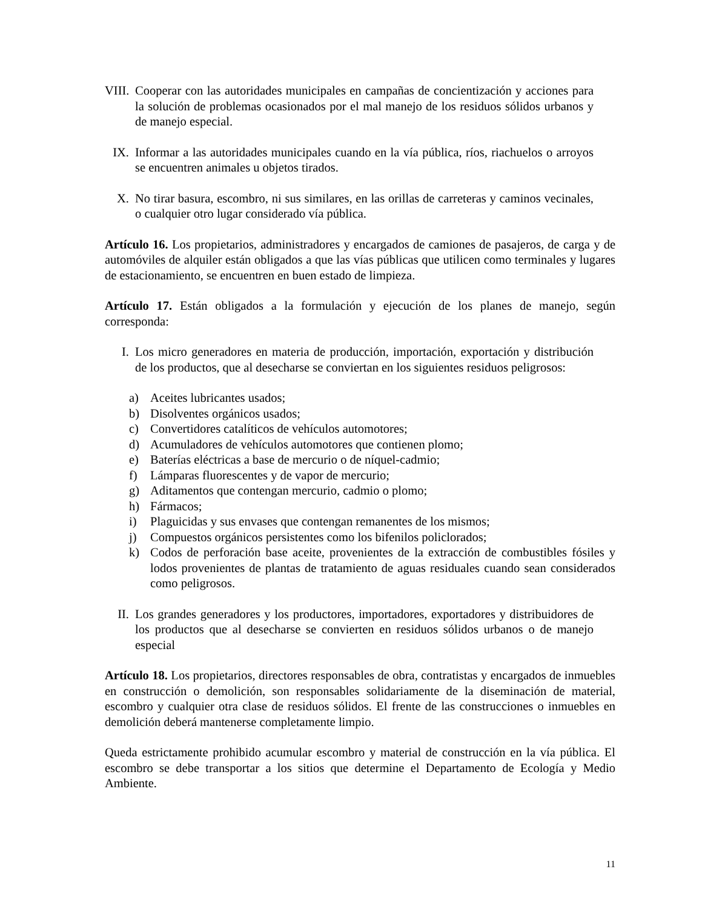VIII.
Cooperar con las autoridades municipales en campañas de concientización y acciones para la solución de problemas ocasionados por el mal manejo de los residuos sólidos urbanos y de manejo especial.
IX. Informar a las autoridades municipales cuando en la vía pública, ríos, riachuelos o arroyos se encuentren animales u objetos tirados.
X. No tirar basura, escombro, ni sus similares, en las orillas de carreteras y caminos vecinales, o cualquier otro lugar considerado vía pública.
Artículo 16. Los propietarios, administradores y encargados de camiones de pasajeros, de carga y de automóviles de alquiler están obligados a que las vías públicas que utilicen como terminales y lugares de estacionamiento, se encuentren en buen estado de limpieza.
Artículo 17. Están obligados a la formulación y ejecución de los planes de manejo, según corresponda:
I. Los micro generadores en materia de producción, importación, exportación y distribución de los productos, que al desecharse se conviertan en los siguientes residuos peligrosos:
a) Aceites lubricantes usados;
b) Disolventes orgánicos usados;
c) Convertidores catalíticos de vehículos automotores;
d) Acumuladores de vehículos automotores que contienen plomo;
e) Baterías eléctricas a base de mercurio o de níquel-cadmio;
f) Lámparas fluorescentes y de vapor de mercurio;
g) Aditamentos que contengan mercurio, cadmio o plomo;
h) Fármacos;
i) Plaguicidas y sus envases que contengan remanentes de los mismos;
j) Compuestos orgánicos persistentes como los bifenilos policlorados;
k) Codos de perforación base aceite, provenientes de la extracción de combustibles fósiles y lodos provenientes de plantas de tratamiento de aguas residuales cuando sean considerados como peligrosos.
II. Los grandes generadores y los productores, importadores, exportadores y distribuidores de los productos que al desecharse se convierten en residuos sólidos urbanos o de manejo especial
Artículo 18. Los propietarios, directores responsables de obra, contratistas y encargados de inmuebles en construcción o demolición, son responsables solidariamente de la diseminación de material, escombro y cualquier otra clase de residuos sólidos. El frente de las construcciones o inmuebles en demolición deberá mantenerse completamente limpio.
Queda estrictamente prohibido acumular escombro y material de construcción en la vía pública. El escombro se debe transportar a los sitios que determine el Departamento de Ecología y Medio Ambiente.
11